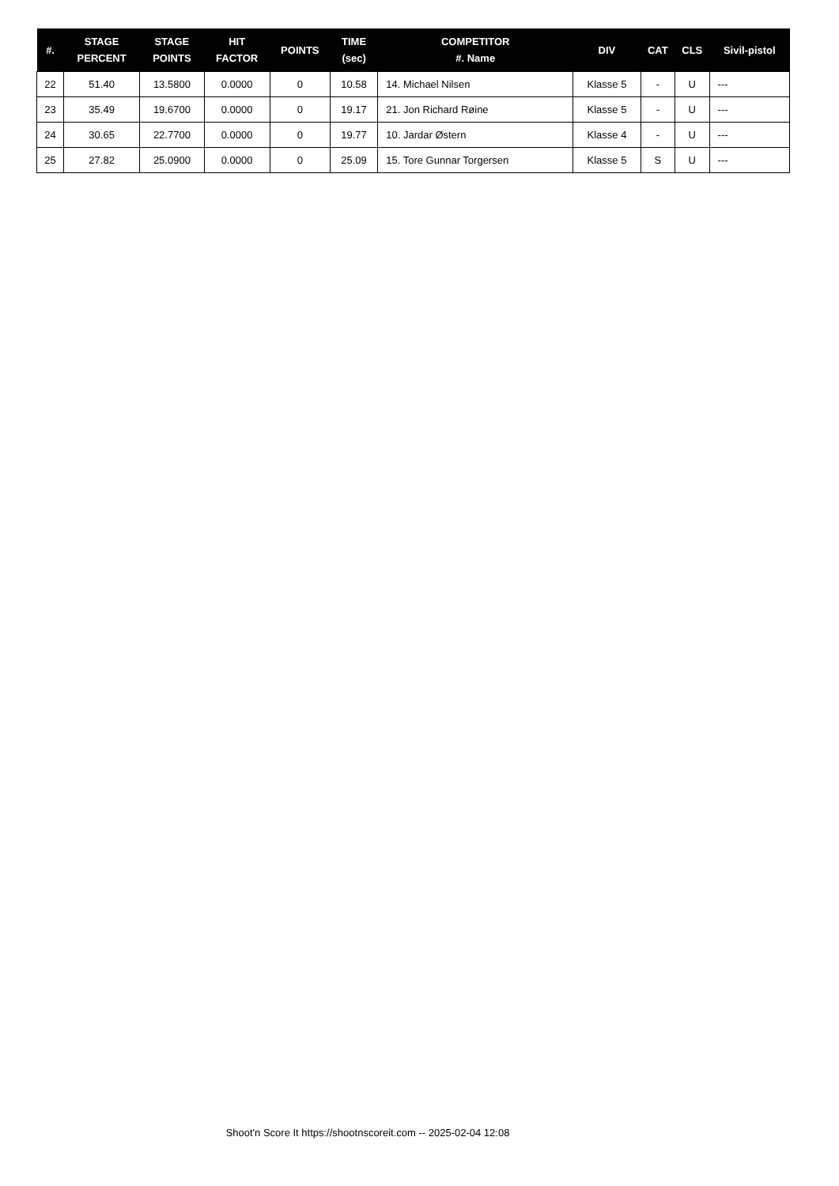| #. | STAGE PERCENT | STAGE POINTS | HIT FACTOR | POINTS | TIME (sec) | COMPETITOR #. Name | DIV | CAT | CLS | Sivil-pistol |
| --- | --- | --- | --- | --- | --- | --- | --- | --- | --- | --- |
| 22 | 51.40 | 13.5800 | 0.0000 | 0 | 10.58 | 14. Michael Nilsen | Klasse 5 | - | U | --- |
| 23 | 35.49 | 19.6700 | 0.0000 | 0 | 19.17 | 21. Jon Richard Røine | Klasse 5 | - | U | --- |
| 24 | 30.65 | 22.7700 | 0.0000 | 0 | 19.77 | 10. Jardar Østern | Klasse 4 | - | U | --- |
| 25 | 27.82 | 25.0900 | 0.0000 | 0 | 25.09 | 15. Tore Gunnar Torgersen | Klasse 5 | S | U | --- |
Shoot'n Score It https://shootnscoreit.com -- 2025-02-04 12:08